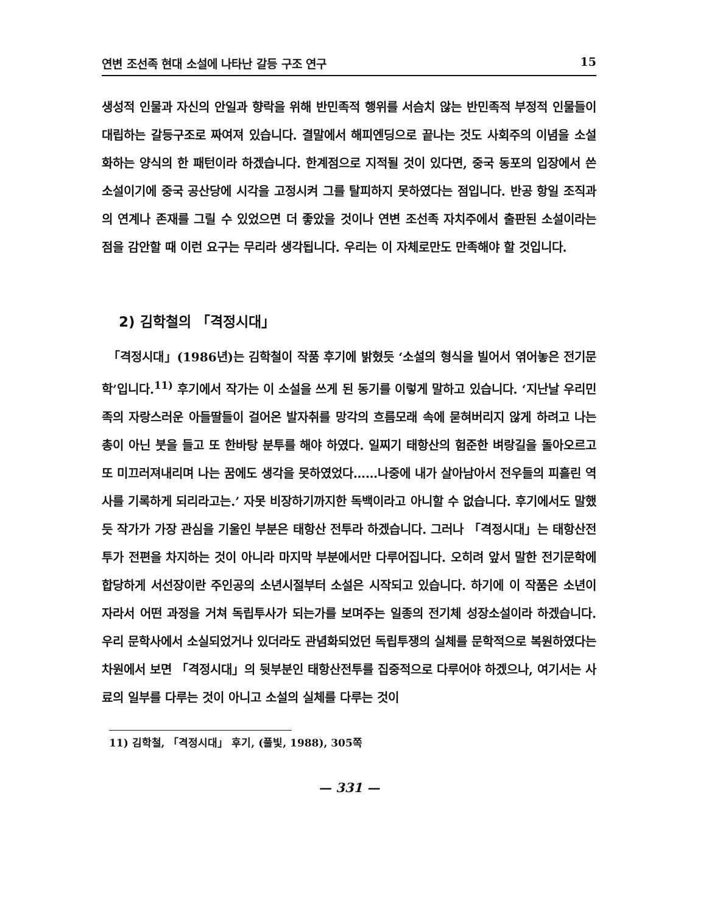연변 조선족 현대 소설에 나타난 갈등 구조 연구 15
생성적 인물과 자신의 안일과 향락을 위해 반민족적 행위를 서슴치 않는 반민족적 부정적 인물들이 대립하는 갈등구조로 짜여져 있습니다. 결말에서 해피엔딩으로 끝나는 것도 사회주의 이념을 소설화하는 양식의 한 패턴이라 하겠습니다. 한계점으로 지적될 것이 있다면, 중국 동포의 입장에서 쓴 소설이기에 중국 공산당에 시각을 고정시켜 그를 탈피하지 못하였다는 점입니다. 반공 항일 조직과의 연계나 존재를 그릴 수 있었으면 더 좋았을 것이나 연변 조선족 자치주에서 출판된 소설이라는 점을 감안할 때 이런 요구는 무리라 생각됩니다. 우리는 이 자체로만도 만족해야 할 것입니다.
2) 김학철의 「격정시대」
「격정시대」(1986년)는 김학철이 작품 후기에 밝혔듯 ‘소설의 형식을 빌어서 엮어놓은 전기문학’입니다.<sup>11)</sup> 후기에서 작가는 이 소설을 쓰게 된 동기를 이렇게 말하고 있습니다. ‘지난날 우리민족의 자랑스러운 아들딸들이 걸어온 발자취를 망각의 흐름모래 속에 묻혀버리지 않게 하려고 나는 총이 아닌 붓을 들고 또 한바탕 분투를 해야 하였다. 일찌기 태항산의 험준한 벼랑길을 돌아오르고 또 미끄러져내리며 나는 꿈에도 생각을 못하였었다……나중에 내가 살아남아서 전우들의 피흘린 역사를 기록하게 되리라고는.’ 자못 비장하기까지한 독백이라고 아니할 수 없습니다. 후기에서도 말했듯 작가가 가장 관심을 기울인 부분은 태항산 전투라 하겠습니다. 그러나 「격정시대」는 태항산전투가 전편을 차지하는 것이 아니라 마지막 부분에서만 다루어집니다. 오히려 앞서 말한 전기문학에 합당하게 서선장이란 주인공의 소년시절부터 소설은 시작되고 있습니다. 하기에 이 작품은 소년이 자라서 어떤 과정을 거쳐 독립투사가 되는가를 보며주는 일종의 전기체 성장소설이라 하겠습니다. 우리 문학사에서 소실되었거나 있더라도 관념화되었던 독립투쟁의 실체를 문학적으로 복원하였다는 차원에서 보면 「격정시대」의 뒷부분인 태항산전투를 집중적으로 다루어야 하겠으나, 여기서는 사료의 일부를 다루는 것이 아니고 소설의 실체를 다루는 것이
11) 김학철, 「격정시대」 후기, (풀빛, 1988), 305쪽
— 331 —